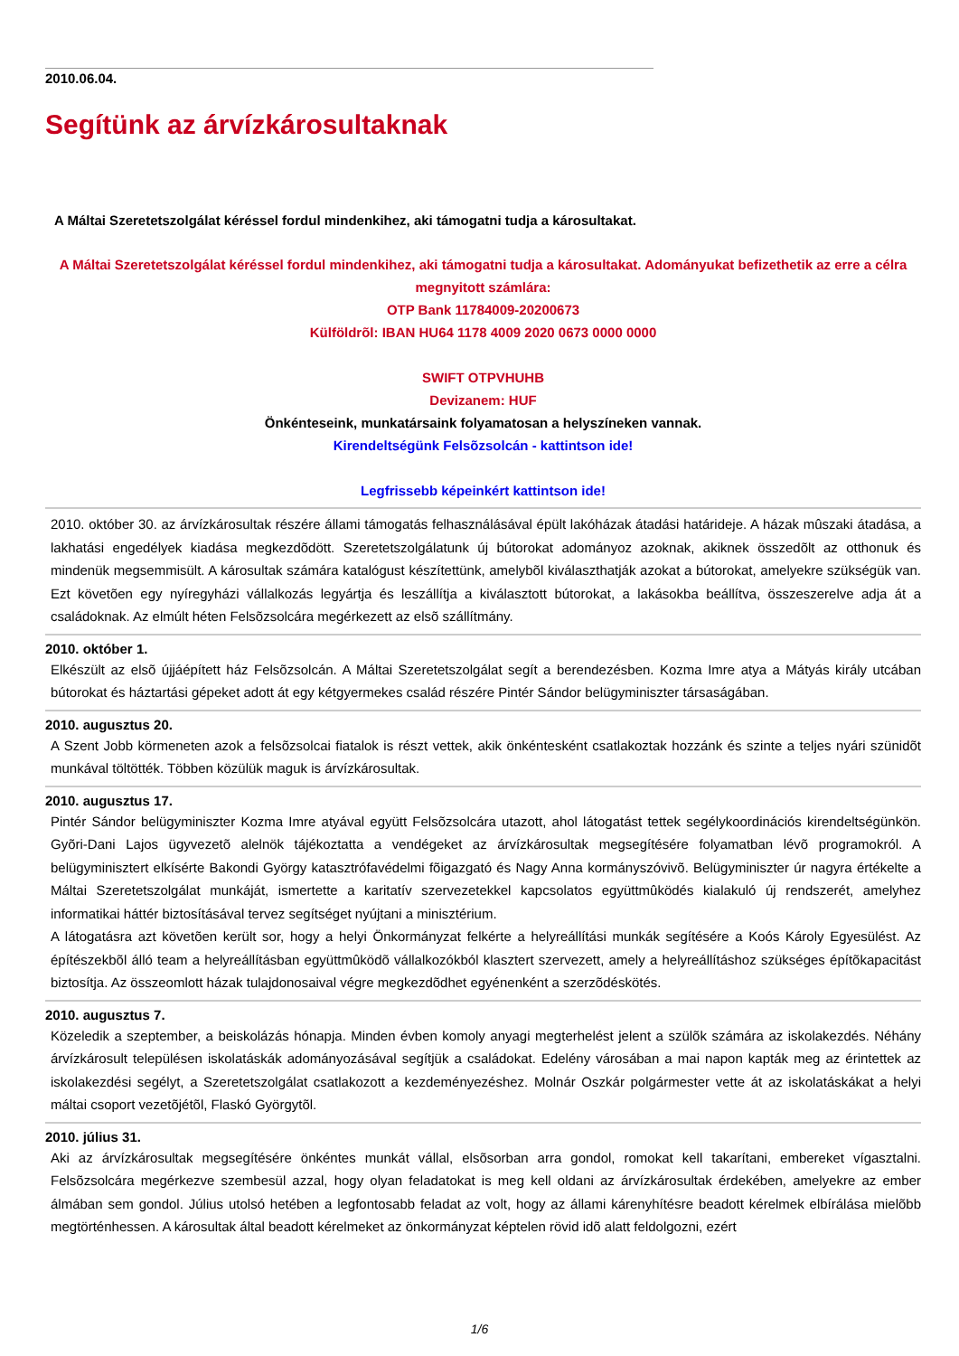2010.06.04.
Segítünk az árvízkárosultaknak
A Máltai Szeretetszolgálat kéréssel fordul mindenkihez, aki támogatni tudja a károsultakat.
A Máltai Szeretetszolgálat kéréssel fordul mindenkihez, aki támogatni tudja a károsultakat. Adományukat befizethetik az erre a célra megnyitott számlára:
OTP Bank 11784009-20200673
Külföldrõl: IBAN HU64 1178 4009 2020 0673 0000 0000
SWIFT OTPVHUHB
Devizanem: HUF
Önkénteseink, munkatársaink folyamatosan a helyszíneken vannak.
Kirendeltségünk Felsõzsolcán - kattintson ide!
Legfrissebb képeinkért kattintson ide!
2010. október 30. az árvízkárosultak részére állami támogatás felhasználásával épült lakóházak átadási határideje. A házak mûszaki átadása, a lakhatási engedélyek kiadása megkezdõdött. Szeretetszolgálatunk új bútorokat adományoz azoknak, akiknek összedõlt az otthonuk és mindenük megsemmisült. A károsultak számára katalógust készítettünk, amelybõl kiválaszthatják azokat a bútorokat, amelyekre szükségük van. Ezt követõen egy nyíregyházi vállalkozás legyártja és leszállítja a kiválasztott bútorokat, a lakásokba beállítva, összeszerelve adja át a családoknak. Az elmúlt héten Felsõzsolcára megérkezett az elsõ szállítmány.
2010. október 1.
Elkészült az elsõ újjáépített ház Felsõzsolcán. A Máltai Szeretetszolgálat segít a berendezésben. Kozma Imre atya a Mátyás király utcában bútorokat és háztartási gépeket adott át egy kétgyermekes család részére Pintér Sándor belügyminiszter társaságában.
2010. augusztus 20.
A Szent Jobb körmeneten azok a felsõzsolcai fiatalok is részt vettek, akik önkéntesként csatlakoztak hozzánk és szinte a teljes nyári szünidõt munkával töltötték. Többen közülük maguk is árvízkárosultak.
2010. augusztus 17.
Pintér Sándor belügyminiszter Kozma Imre atyával együtt Felsõzsolcára utazott, ahol látogatást tettek segélykoordinációs kirendeltségünkön. Gyõri-Dani Lajos ügyvezetõ alelnök tájékoztatta a vendégeket az árvízkárosultak megsegítésére folyamatban lévõ programokról. A belügyminisztert elkísérte Bakondi György katasztrófavédelmi fõigazgató és Nagy Anna kormányszóvivõ. Belügyminiszter úr nagyra értékelte a Máltai Szeretetszolgálat munkáját, ismertette a karitatív szervezetekkel kapcsolatos együttmûködés kialakuló új rendszerét, amelyhez informatikai háttér biztosításával tervez segítséget nyújtani a minisztérium.
A látogatásra azt követõen került sor, hogy a helyi Önkormányzat felkérte a helyreállítási munkák segítésére a Koós Károly Egyesülést. Az építészekbõl álló team a helyreállításban együttmûködõ vállalkozókból klasztert szervezett, amely a helyreállításhoz szükséges építõkapacitást biztosítja. Az összeomlott házak tulajdonosaival végre megkezdõdhet egyénenként a szerzõdéskötés.
2010. augusztus 7.
Közeledik a szeptember, a beiskolázás hónapja. Minden évben komoly anyagi megterhelést jelent a szülõk számára az iskolakezdés. Néhány árvízkárosult településen iskolatáskák adományozásával segítjük a családokat. Edelény városában a mai napon kapták meg az érintettek az iskolakezdési segélyt, a Szeretetszolgálat csatlakozott a kezdeményezéshez. Molnár Oszkár polgármester vette át az iskolatáskákat a helyi máltai csoport vezetõjétõl, Flaskó Györgytõl.
2010. július 31.
Aki az árvízkárosultak megsegítésére önkéntes munkát vállal, elsõsorban arra gondol, romokat kell takarítani, embereket vígasztalni. Felsõzsolcára megérkezve szembesül azzal, hogy olyan feladatokat is meg kell oldani az árvízkárosultak érdekében, amelyekre az ember álmában sem gondol. Július utolsó hetében a legfontosabb feladat az volt, hogy az állami kárenyhítésre beadott kérelmek elbírálása mielõbb megtörténhessen. A károsultak által beadott kérelmeket az önkormányzat képtelen rövid idõ alatt feldolgozni, ezért
1/6